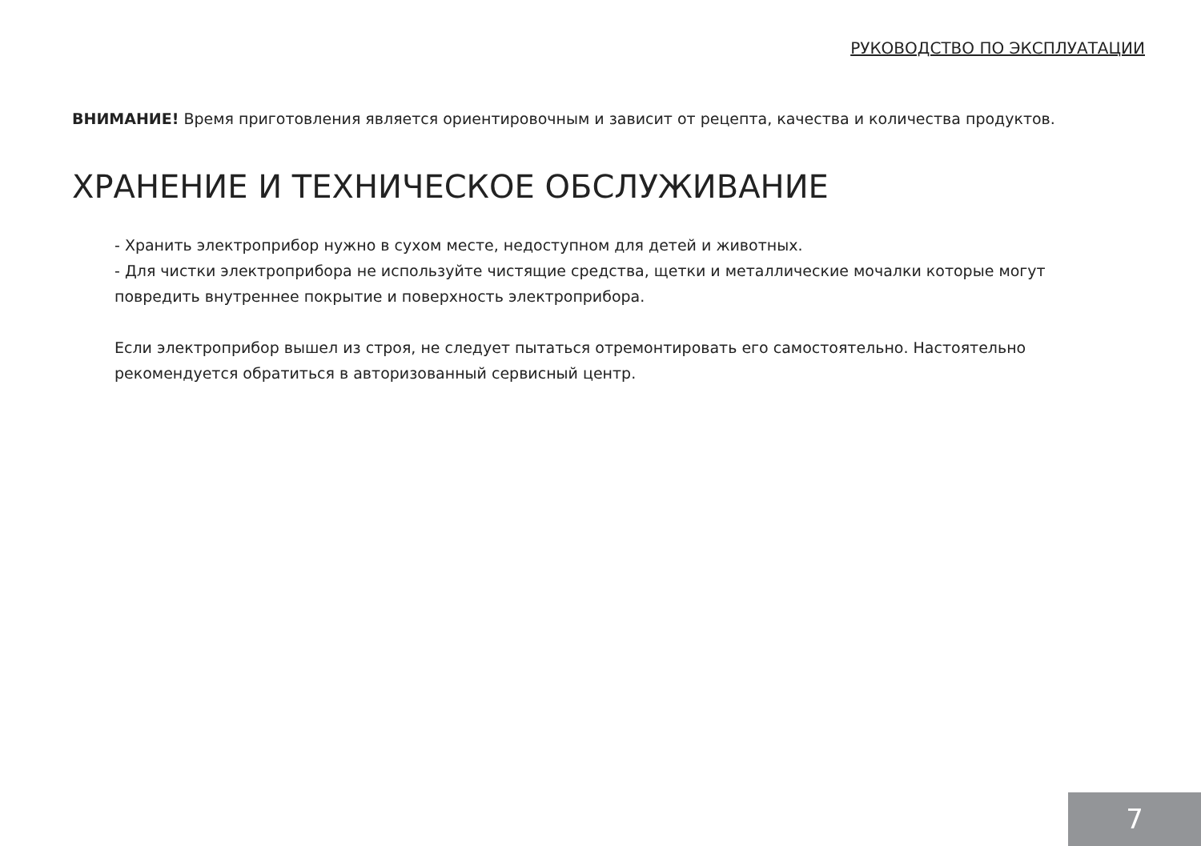РУКОВОДСТВО ПО ЭКСПЛУАТАЦИИ
ВНИМАНИЕ! Время приготовления является ориентировочным и зависит от рецепта, качества и количества продуктов.
ХРАНЕНИЕ И ТЕХНИЧЕСКОЕ ОБСЛУЖИВАНИЕ
- Хранить электроприбор нужно в сухом месте, недоступном для детей и животных.
- Для чистки электроприбора не используйте чистящие средства, щетки и металлические мочалки которые могут повредить внутреннее покрытие и поверхность электроприбора.
Если электроприбор вышел из строя, не следует пытаться отремонтировать его самостоятельно. Настоятельно рекомендуется обратиться в авторизованный сервисный центр.
7